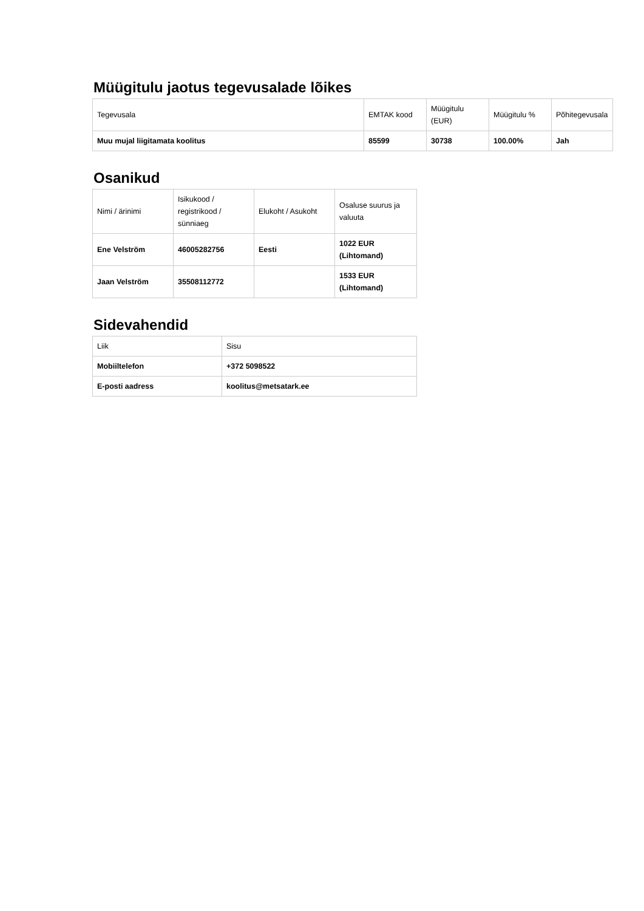Müügitulu jaotus tegevusalade lõikes
| Tegevusala | EMTAK kood | Müügitulu (EUR) | Müügitulu % | Põhitegevusala |
| Muu mujal liigitamata koolitus | 85599 | 30738 | 100.00% | Jah |
Osanikud
| Nimi / ärinimi | Isikukood / registrikood / sünniaeg | Elukoht / Asukoht | Osaluse suurus ja valuuta |
| Ene Velström | 46005282756 | Eesti | 1022 EUR (Lihtomand) |
| Jaan Velström | 35508112772 | | 1533 EUR (Lihtomand) |
Sidevahendid
| Liik | Sisu |
| Mobiiltelefon | +372 5098522 |
| E-posti aadress | koolitus@metsatark.ee |